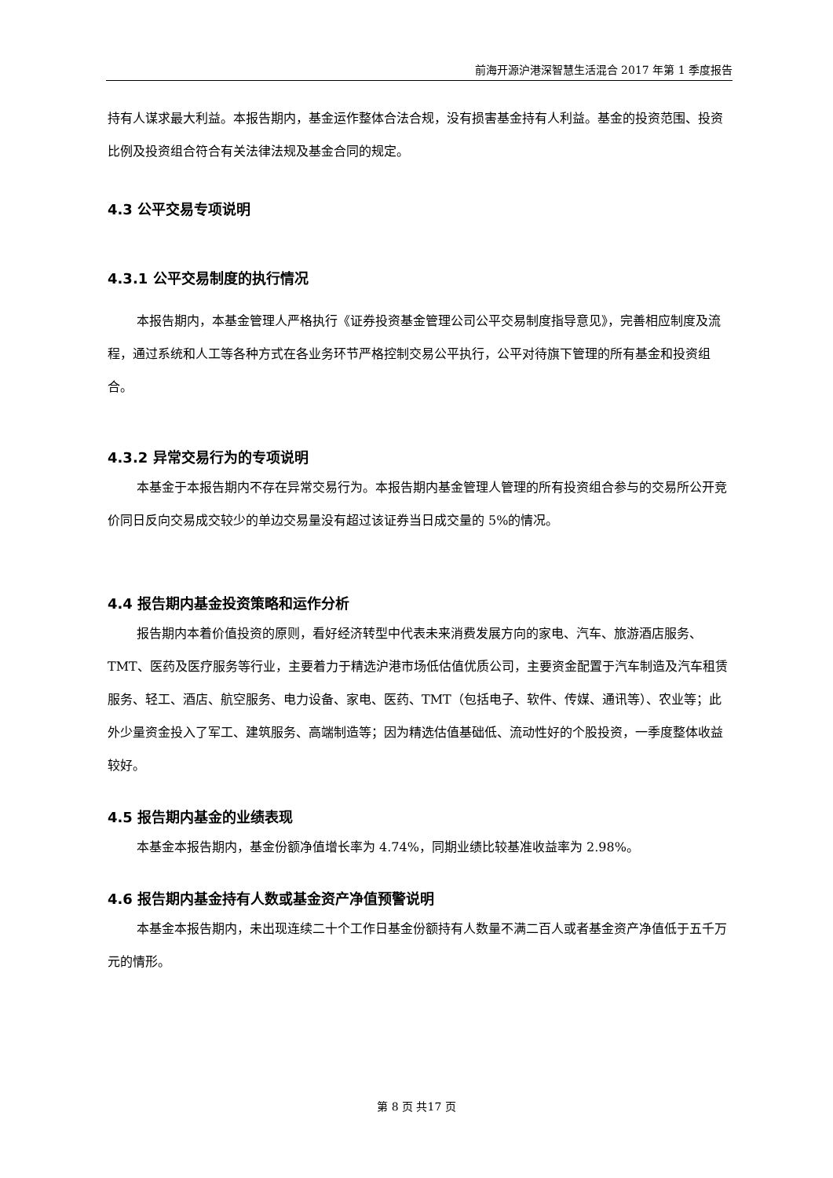前海开源沪港深智慧生活混合 2017 年第 1 季度报告
持有人谋求最大利益。本报告期内，基金运作整体合法合规，没有损害基金持有人利益。基金的投资范围、投资比例及投资组合符合有关法律法规及基金合同的规定。
4.3 公平交易专项说明
4.3.1 公平交易制度的执行情况
本报告期内，本基金管理人严格执行《证券投资基金管理公司公平交易制度指导意见》，完善相应制度及流程，通过系统和人工等各种方式在各业务环节严格控制交易公平执行，公平对待旗下管理的所有基金和投资组合。
4.3.2 异常交易行为的专项说明
本基金于本报告期内不存在异常交易行为。本报告期内基金管理人管理的所有投资组合参与的交易所公开竞价同日反向交易成交较少的单边交易量没有超过该证券当日成交量的 5%的情况。
4.4 报告期内基金投资策略和运作分析
报告期内本着价值投资的原则，看好经济转型中代表未来消费发展方向的家电、汽车、旅游酒店服务、TMT、医药及医疗服务等行业，主要着力于精选沪港市场低估值优质公司，主要资金配置于汽车制造及汽车租赁服务、轻工、酒店、航空服务、电力设备、家电、医药、TMT（包括电子、软件、传媒、通讯等）、农业等；此外少量资金投入了军工、建筑服务、高端制造等；因为精选估值基础低、流动性好的个股投资，一季度整体收益较好。
4.5 报告期内基金的业绩表现
本基金本报告期内，基金份额净值增长率为 4.74%，同期业绩比较基准收益率为 2.98%。
4.6 报告期内基金持有人数或基金资产净值预警说明
本基金本报告期内，未出现连续二十个工作日基金份额持有人数量不满二百人或者基金资产净值低于五千万元的情形。
第 8 页 共17 页